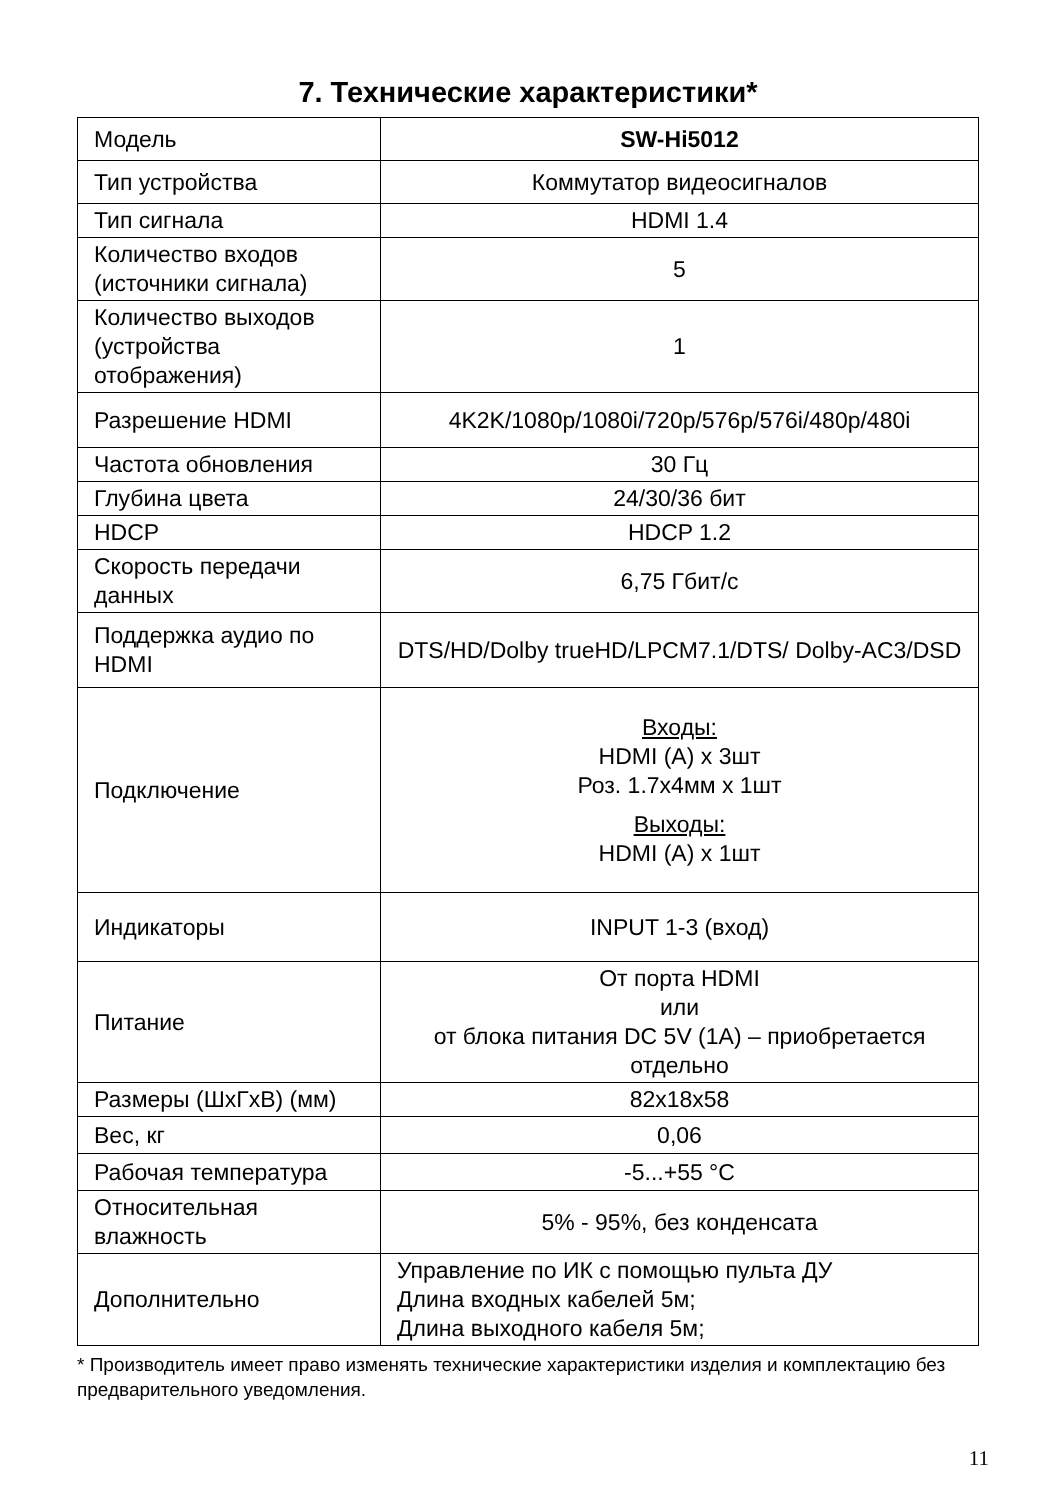7. Технические характеристики*
| Модель | SW-Hi5012 |
| Тип устройства | Коммутатор видеосигналов |
| Тип сигнала | HDMI 1.4 |
| Количество входов (источники сигнала) | 5 |
| Количество выходов (устройства отображения) | 1 |
| Разрешение HDMI | 4K2K/1080p/1080i/720p/576p/576i/480p/480i |
| Частота обновления | 30 Гц |
| Глубина цвета | 24/30/36 бит |
| HDCP | HDCP 1.2 |
| Скорость передачи данных | 6,75 Гбит/с |
| Поддержка аудио по HDMI | DTS/HD/Dolby trueHD/LPCM7.1/DTS/ Dolby-AC3/DSD |
| Подключение | Входы: HDMI (A) x 3шт Роз. 1.7x4мм x 1шт Выходы: HDMI (A) x 1шт |
| Индикаторы | INPUT 1-3 (вход) |
| Питание | От порта HDMI или от блока питания DC 5V (1A) – приобретается отдельно |
| Размеры (ШxГxВ) (мм) | 82x18x58 |
| Вес, кг | 0,06 |
| Рабочая температура | -5...+55 °C |
| Относительная влажность | 5% - 95%, без конденсата |
| Дополнительно | Управление по ИК с помощью пульта ДУ Длина входных кабелей 5м; Длина выходного кабеля 5м; |
* Производитель имеет право изменять технические характеристики изделия и комплектацию без предварительного уведомления.
11